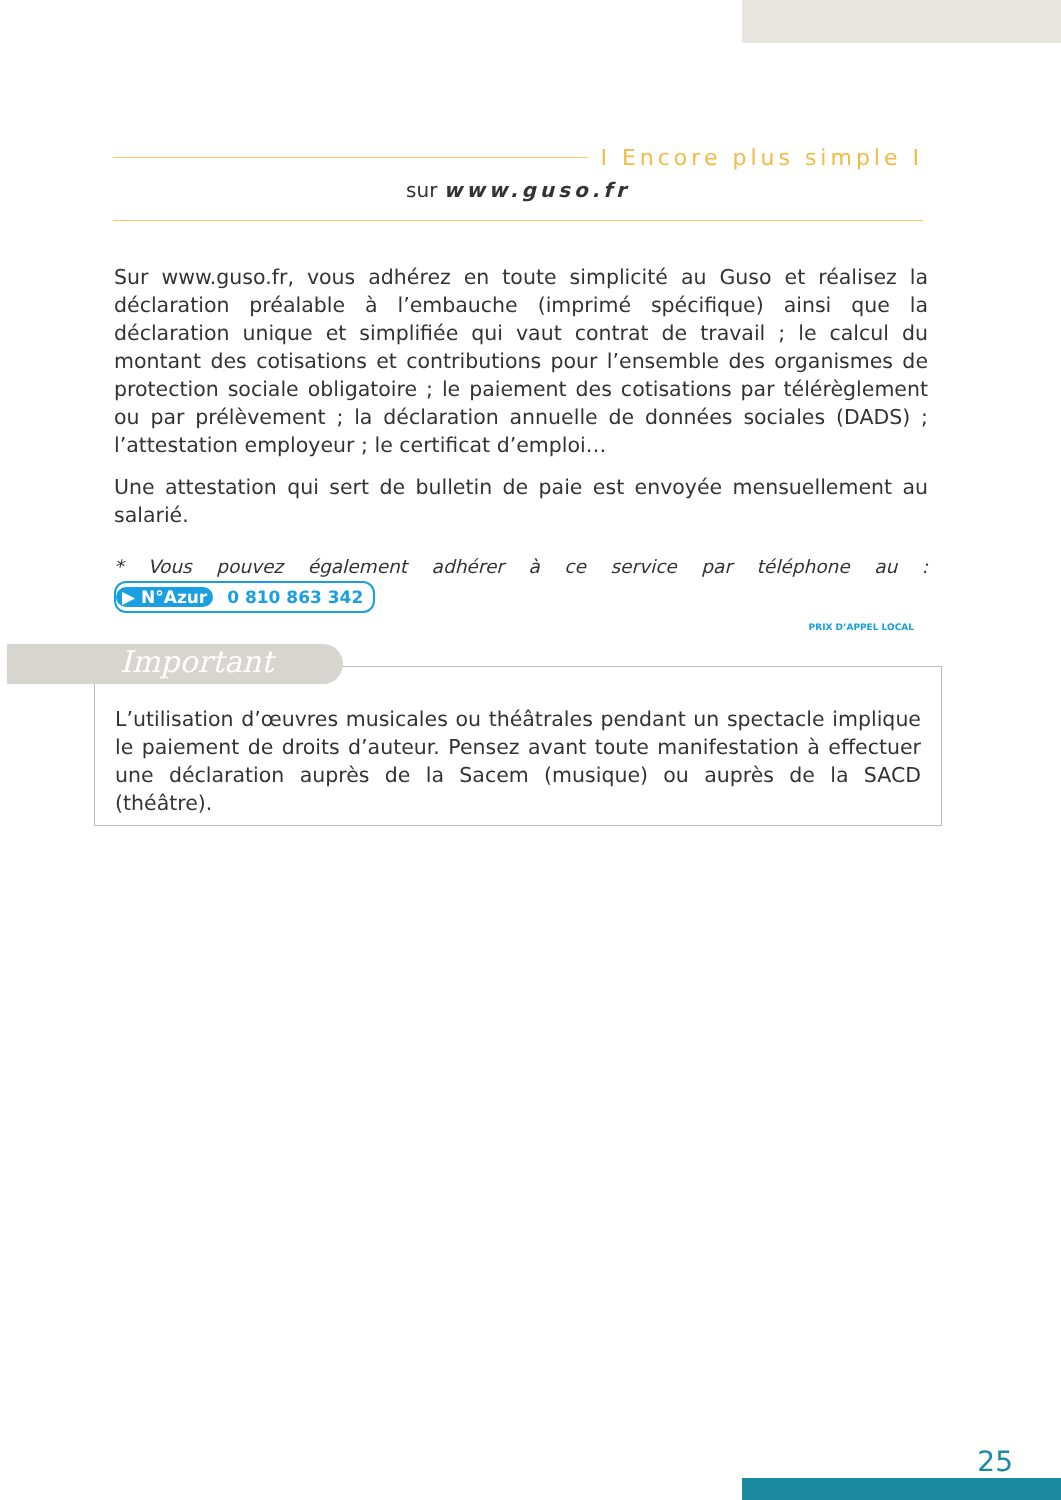I Encore plus simple I
sur www.guso.fr
Sur www.guso.fr, vous adhérez en toute simplicité au Guso et réalisez la déclaration préalable à l’embauche (imprimé spécifique) ainsi que la déclaration unique et simplifiée qui vaut contrat de travail ; le calcul du montant des cotisations et contributions pour l’ensemble des organismes de protection sociale obligatoire ; le paiement des cotisations par télérèglement ou par prélèvement ; la déclaration annuelle de données sociales (DADS) ; l’attestation employeur ; le certificat d’emploi…
Une attestation qui sert de bulletin de paie est envoyée mensuellement au salarié.
* Vous pouvez également adhérer à ce service par téléphone au : ▶ N°Azur 0 810 863 342
PRIX D’APPEL LOCAL
L’utilisation d’œuvres musicales ou théâtrales pendant un spectacle implique le paiement de droits d’auteur. Pensez avant toute manifestation à effectuer une déclaration auprès de la Sacem (musique) ou auprès de la SACD (théâtre).
Important
25